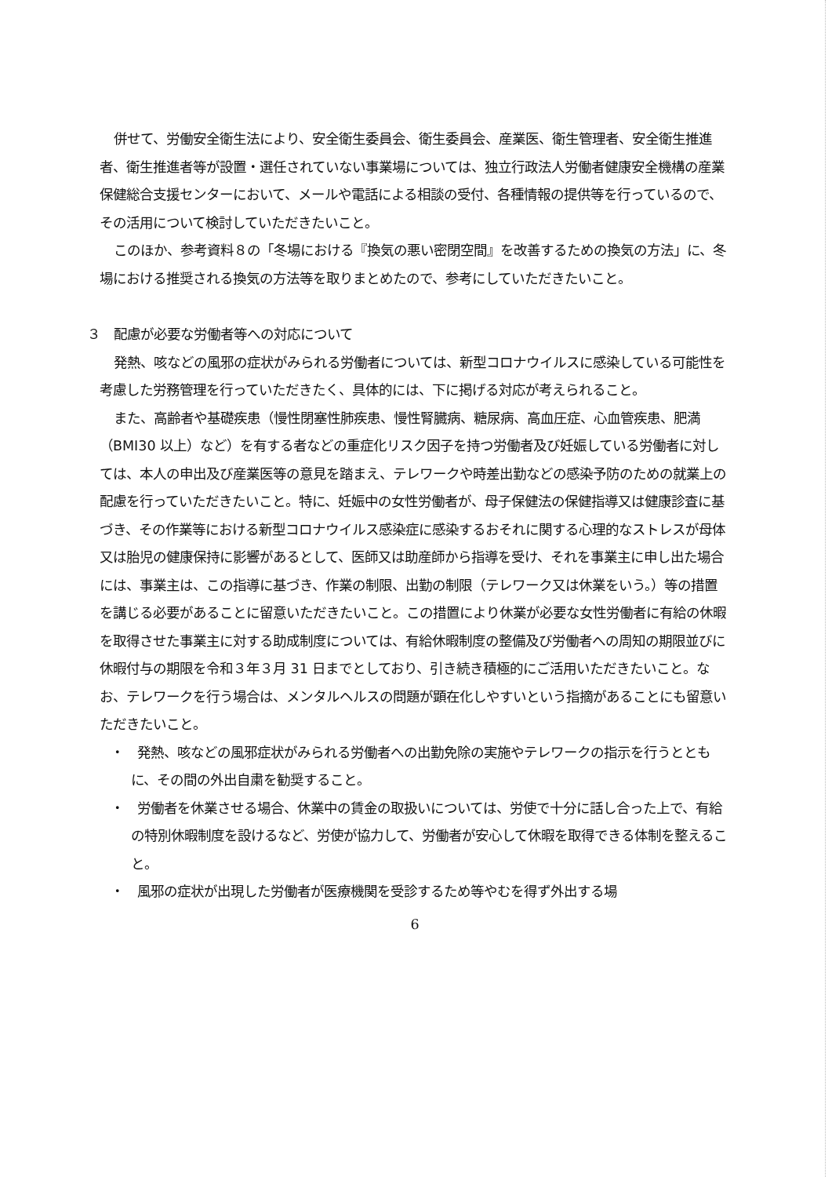併せて、労働安全衛生法により、安全衛生委員会、衛生委員会、産業医、衛生管理者、安全衛生推進者、衛生推進者等が設置・選任されていない事業場については、独立行政法人労働者健康安全機構の産業保健総合支援センターにおいて、メールや電話による相談の受付、各種情報の提供等を行っているので、その活用について検討していただきたいこと。
このほか、参考資料８の「冬場における『換気の悪い密閉空間』を改善するための換気の方法」に、冬場における推奨される換気の方法等を取りまとめたので、参考にしていただきたいこと。
３　配慮が必要な労働者等への対応について
発熱、咳などの風邪の症状がみられる労働者については、新型コロナウイルスに感染している可能性を考慮した労務管理を行っていただきたく、具体的には、下に掲げる対応が考えられること。
また、高齢者や基礎疾患（慢性閉塞性肺疾患、慢性腎臓病、糖尿病、高血圧症、心血管疾患、肥満（BMI30 以上）など）を有する者などの重症化リスク因子を持つ労働者及び妊娠している労働者に対しては、本人の申出及び産業医等の意見を踏まえ、テレワークや時差出勤などの感染予防のための就業上の配慮を行っていただきたいこと。特に、妊娠中の女性労働者が、母子保健法の保健指導又は健康診査に基づき、その作業等における新型コロナウイルス感染症に感染するおそれに関する心理的なストレスが母体又は胎児の健康保持に影響があるとして、医師又は助産師から指導を受け、それを事業主に申し出た場合には、事業主は、この指導に基づき、作業の制限、出勤の制限（テレワーク又は休業をいう。）等の措置を講じる必要があることに留意いただきたいこと。この措置により休業が必要な女性労働者に有給の休暇を取得させた事業主に対する助成制度については、有給休暇制度の整備及び労働者への周知の期限並びに休暇付与の期限を令和３年３月 31 日までとしており、引き続き積極的にご活用いただきたいこと。なお、テレワークを行う場合は、メンタルヘルスの問題が顕在化しやすいという指摘があることにも留意いただきたいこと。
・　発熱、咳などの風邪症状がみられる労働者への出勤免除の実施やテレワークの指示を行うとともに、その間の外出自粛を勧奨すること。
・　労働者を休業させる場合、休業中の賃金の取扱いについては、労使で十分に話し合った上で、有給の特別休暇制度を設けるなど、労使が協力して、労働者が安心して休暇を取得できる体制を整えること。
・　風邪の症状が出現した労働者が医療機関を受診するため等やむを得ず外出する場
6